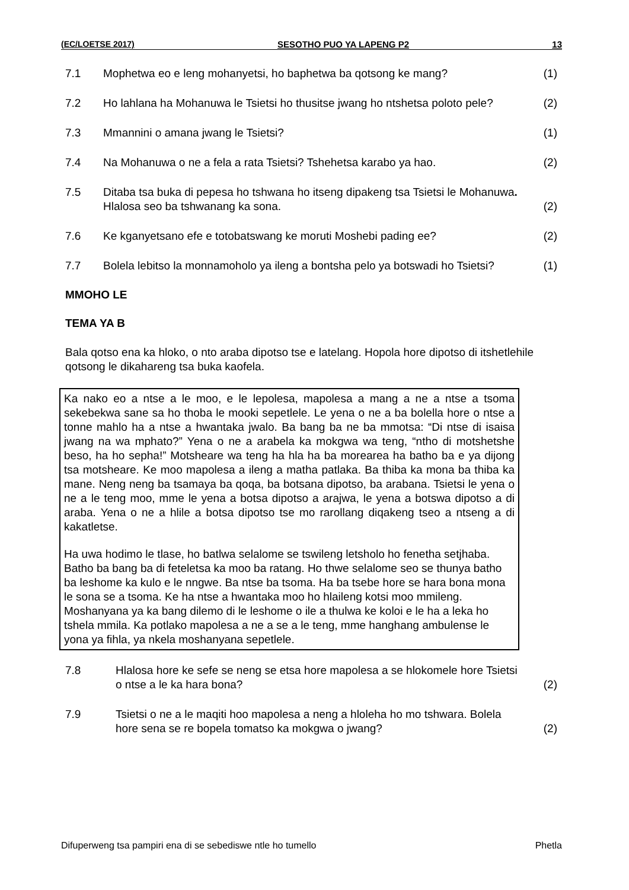(EC/LOETSE 2017) SESOTHO PUO YA LAPENG P2 13
| 7.1 | Mophetwa eo e leng mohanyetsi, ho baphetwa ba qotsong ke mang? | (1) |
| 7.2 | Ho lahlana ha Mohanuwa le Tsietsi ho thusitse jwang ho ntshetsa poloto pele? | (2) |
| 7.3 | Mmannini o amana jwang le Tsietsi? | (1) |
| 7.4 | Na Mohanuwa o ne a fela a rata Tsietsi? Tshehetsa karabo ya hao. | (2) |
| 7.5 | Ditaba tsa buka di pepesa ho tshwana ho itseng dipakeng tsa Tsietsi le Mohanuwa . Hlalosa seo ba tshwanang ka sona. | (2) |
| 7.6 | Ke kganyetsano efe e totobatswang ke moruti Moshebi pading ee? | (2) |
| 7.7 | Bolela lebitso la monnamoholo ya ileng a bontsha pelo ya botswadi ho Tsietsi? | (1) |
MMOHO LE
TEMA YA B
Bala qotso ena ka hloko, o nto araba dipotso tse e latelang. Hopola hore dipotso di itshetlehile qotsong le dikahareng tsa buka kaofela.
Ka nako eo a ntse a le moo, e le lepolesa, mapolesa a mang a ne a ntse a tsoma sekebekwa sane sa ho thoba le mooki sepetlele. Le yena o ne a ba bolella hore o ntse a tonne mahlo ha a ntse a hwantaka jwalo. Ba bang ba ne ba mmotsa: “Di ntse di isaisa jwang na wa mphato?” Yena o ne a arabela ka mokgwa wa teng, “ntho di motshetshe beso, ha ho sepha!” Motsheare wa teng ha hla ha ba morearea ha batho ba e ya dijong tsa motsheare. Ke moo mapolesa a ileng a matha patlaka. Ba thiba ka mona ba thiba ka mane. Neng neng ba tsamaya ba qoqa, ba botsana dipotso, ba arabana. Tsietsi le yena o ne a le teng moo, mme le yena a botsa dipotso a arajwa, le yena a botswa dipotso a di araba. Yena o ne a hlile a botsa dipotso tse mo rarollang diqakeng tseo a ntseng a di kakatletse.
Ha uwa hodimo le tlase, ho batlwa selalome se tswileng letsholo ho fenetha setjhaba. Batho ba bang ba di feteletsa ka moo ba ratang. Ho thwe selalome seo se thunya batho ba leshome ka kulo e le nngwe. Ba ntse ba tsoma. Ha ba tsebe hore se hara bona mona le sona se a tsoma. Ke ha ntse a hwantaka moo ho hlaileng kotsi moo mmileng. Moshanyana ya ka bang dilemo di le leshome o ile a thulwa ke koloi e le ha a leka ho tshela mmila. Ka potlako mapolesa a ne a se a le teng, mme hanghang ambulense le yona ya fihla, ya nkela moshanyana sepetlele.
| 7.8 | Hlalosa hore ke sefe se neng se etsa hore mapolesa a se hlokomele hore Tsietsi o ntse a le ka hara bona? | (2) |
| 7.9 | Tsietsi o ne a le maqiti hoo mapolesa a neng a hloleha ho mo tshwara. Bolela hore sena se re bopela tomatso ka mokgwa o jwang? | (2) |
Difuperweng tsa pampiri ena di se sebediswe ntle ho tumello Phetla